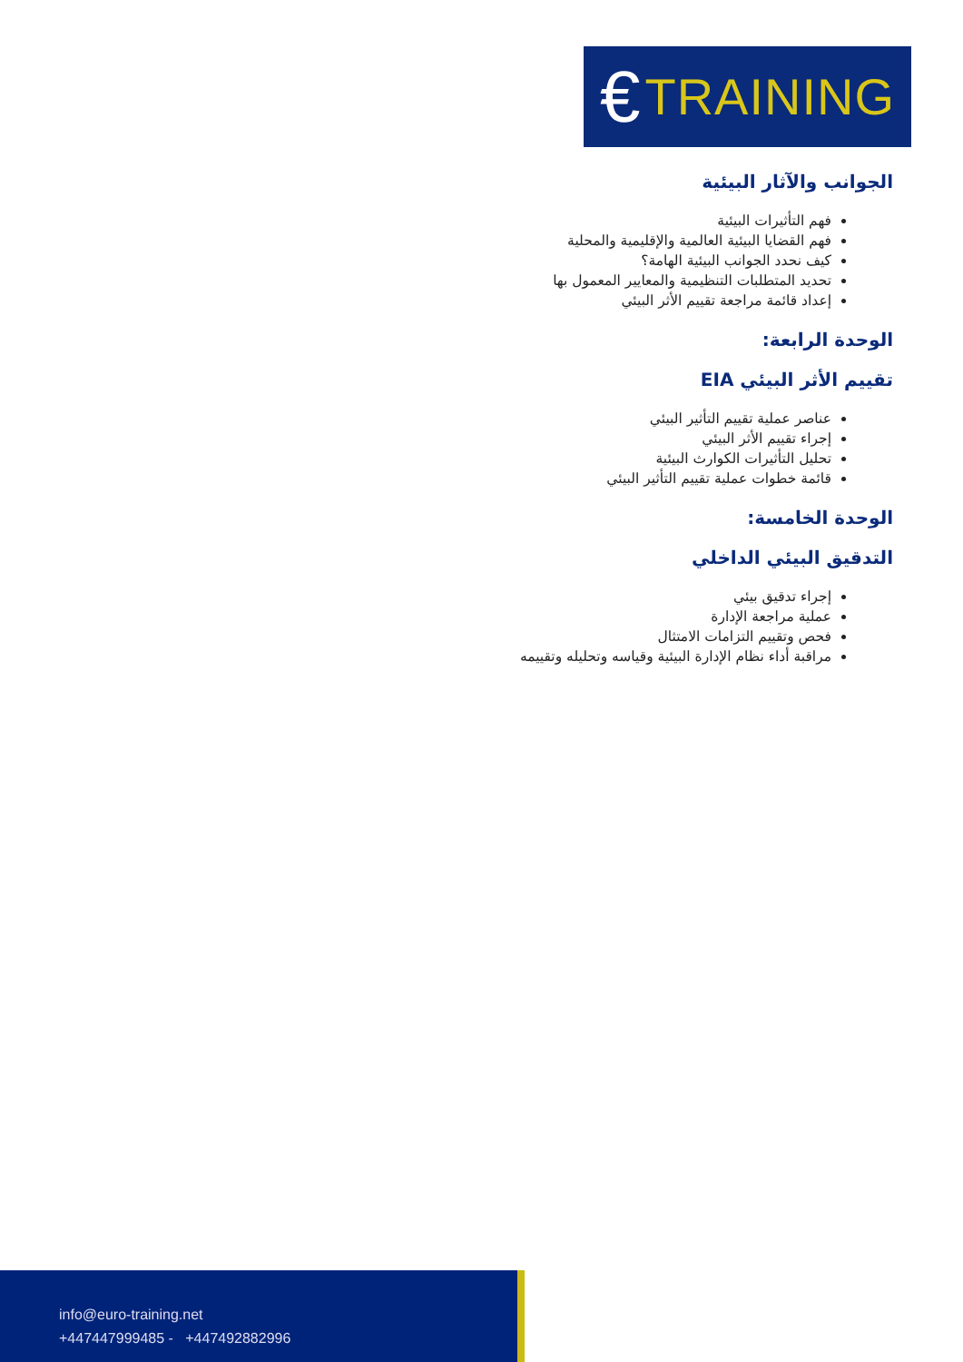€ TRAINING
الجوانب والآثار البيئية
فهم التأثيرات البيئية
فهم القضايا البيئية العالمية والإقليمية والمحلية
كيف نحدد الجوانب البيئية الهامة؟
تحديد المتطلبات التنظيمية والمعايير المعمول بها
إعداد قائمة مراجعة تقييم الأثر البيئي
الوحدة الرابعة:
تقييم الأثر البيئي EIA
عناصر عملية تقييم التأثير البيئي
إجراء تقييم الأثر البيئي
تحليل التأثيرات الكوارث البيئية
قائمة خطوات عملية تقييم التأثير البيئي
الوحدة الخامسة:
التدقيق البيئي الداخلي
إجراء تدقيق بيئي
عملية مراجعة الإدارة
فحص وتقييم التزامات الامتثال
مراقبة أداء نظام الإدارة البيئية وقياسه وتحليله وتقييمه
info@euro-training.net
+447447999485 - +447492882996